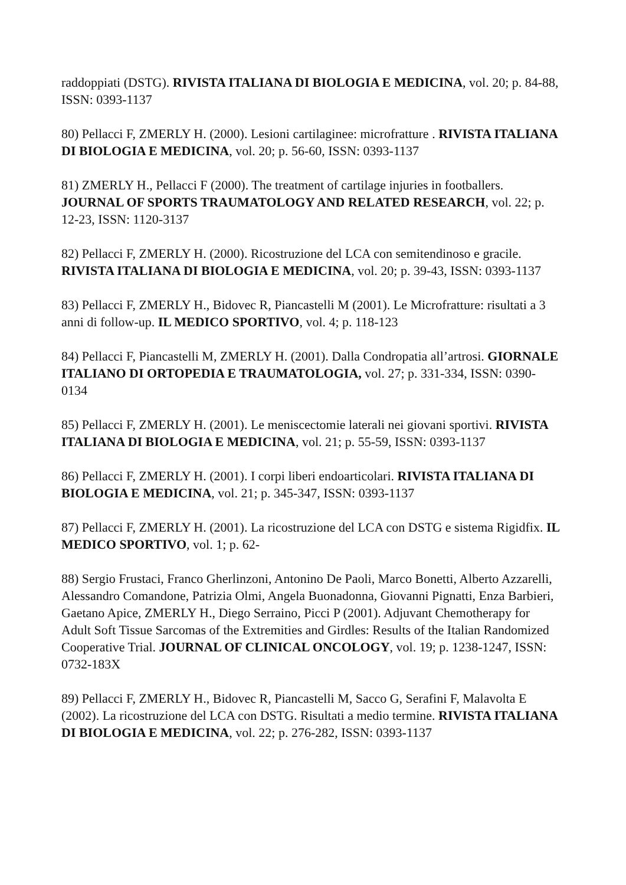raddoppiati (DSTG). RIVISTA ITALIANA DI BIOLOGIA E MEDICINA, vol. 20; p. 84-88, ISSN: 0393-1137
80) Pellacci F, ZMERLY H. (2000). Lesioni cartilaginee: microfratture . RIVISTA ITALIANA DI BIOLOGIA E MEDICINA, vol. 20; p. 56-60, ISSN: 0393-1137
81) ZMERLY H., Pellacci F (2000). The treatment of cartilage injuries in footballers. JOURNAL OF SPORTS TRAUMATOLOGY AND RELATED RESEARCH, vol. 22; p. 12-23, ISSN: 1120-3137
82) Pellacci F, ZMERLY H. (2000). Ricostruzione del LCA con semitendinoso e gracile. RIVISTA ITALIANA DI BIOLOGIA E MEDICINA, vol. 20; p. 39-43, ISSN: 0393-1137
83) Pellacci F, ZMERLY H., Bidovec R, Piancastelli M (2001). Le Microfratture: risultati a 3 anni di follow-up. IL MEDICO SPORTIVO, vol. 4; p. 118-123
84) Pellacci F, Piancastelli M, ZMERLY H. (2001). Dalla Condropatia all’artrosi. GIORNALE ITALIANO DI ORTOPEDIA E TRAUMATOLOGIA, vol. 27; p. 331-334, ISSN: 0390-0134
85) Pellacci F, ZMERLY H. (2001). Le meniscectomie laterali nei giovani sportivi. RIVISTA ITALIANA DI BIOLOGIA E MEDICINA, vol. 21; p. 55-59, ISSN: 0393-1137
86) Pellacci F, ZMERLY H. (2001). I corpi liberi endoarticolari. RIVISTA ITALIANA DI BIOLOGIA E MEDICINA, vol. 21; p. 345-347, ISSN: 0393-1137
87) Pellacci F, ZMERLY H. (2001). La ricostruzione del LCA con DSTG e sistema Rigidfix. IL MEDICO SPORTIVO, vol. 1; p. 62-
88) Sergio Frustaci, Franco Gherlinzoni, Antonino De Paoli, Marco Bonetti, Alberto Azzarelli, Alessandro Comandone, Patrizia Olmi, Angela Buonadonna, Giovanni Pignatti, Enza Barbieri, Gaetano Apice, ZMERLY H., Diego Serraino, Picci P (2001). Adjuvant Chemotherapy for Adult Soft Tissue Sarcomas of the Extremities and Girdles: Results of the Italian Randomized Cooperative Trial. JOURNAL OF CLINICAL ONCOLOGY, vol. 19; p. 1238-1247, ISSN:
0732-183X
89) Pellacci F, ZMERLY H., Bidovec R, Piancastelli M, Sacco G, Serafini F, Malavolta E (2002). La ricostruzione del LCA con DSTG. Risultati a medio termine. RIVISTA ITALIANA DI BIOLOGIA E MEDICINA, vol. 22; p. 276-282, ISSN: 0393-1137